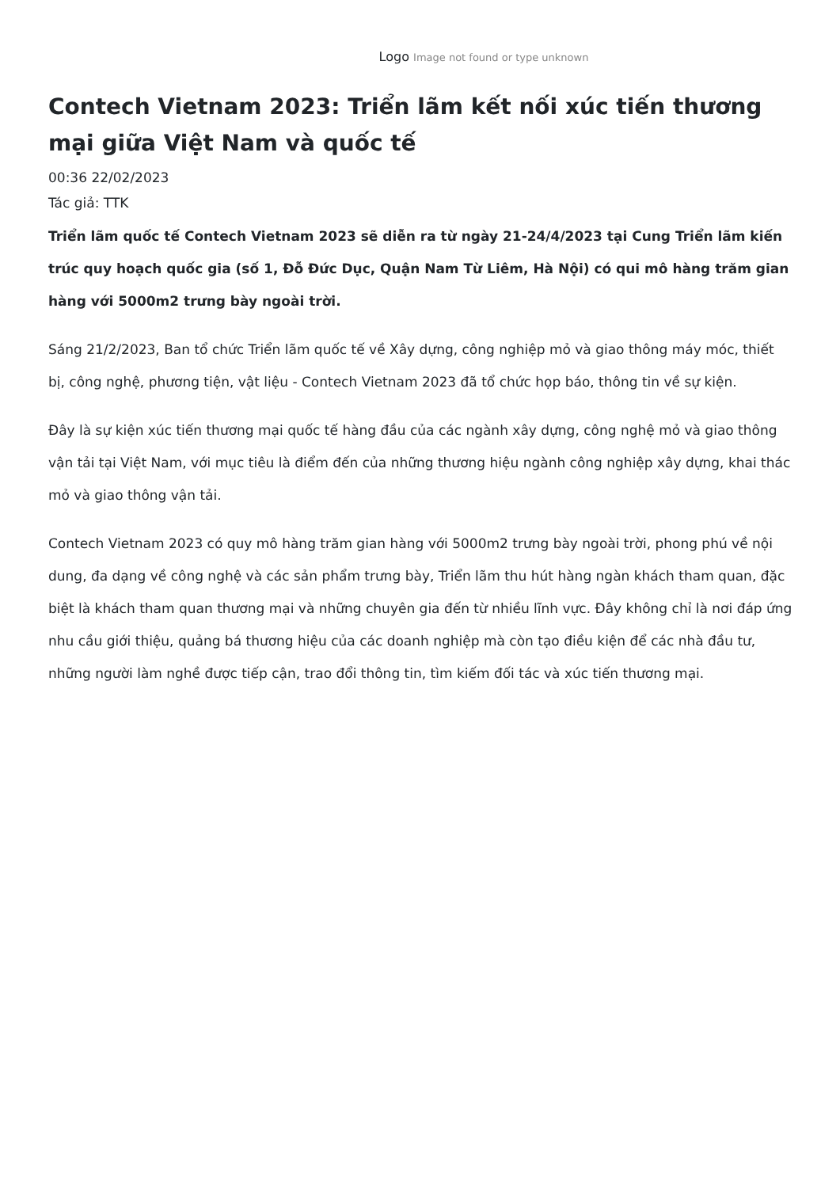Logo Image not found or type unknown
Contech Vietnam 2023: Triển lãm kết nối xúc tiến thương mại giữa Việt Nam và quốc tế
00:36 22/02/2023
Tác giả: TTK
Triển lãm quốc tế Contech Vietnam 2023 sẽ diễn ra từ ngày 21-24/4/2023 tại Cung Triển lãm kiến trúc quy hoạch quốc gia (số 1, Đỗ Đức Dục, Quận Nam Từ Liêm, Hà Nội) có qui mô hàng trăm gian hàng với 5000m2 trưng bày ngoài trời.
Sáng 21/2/2023, Ban tổ chức Triển lãm quốc tế về Xây dựng, công nghiệp mỏ và giao thông máy móc, thiết bị, công nghệ, phương tiện, vật liệu - Contech Vietnam 2023 đã tổ chức họp báo, thông tin về sự kiện.
Đây là sự kiện xúc tiến thương mại quốc tế hàng đầu của các ngành xây dựng, công nghệ mỏ và giao thông vận tải tại Việt Nam, với mục tiêu là điểm đến của những thương hiệu ngành công nghiệp xây dựng, khai thác mỏ và giao thông vận tải.
Contech Vietnam 2023 có quy mô hàng trăm gian hàng với 5000m2 trưng bày ngoài trời, phong phú về nội dung, đa dạng về công nghệ và các sản phẩm trưng bày, Triển lãm thu hút hàng ngàn khách tham quan, đặc biệt là khách tham quan thương mại và những chuyên gia đến từ nhiều lĩnh vực. Đây không chỉ là nơi đáp ứng nhu cầu giới thiệu, quảng bá thương hiệu của các doanh nghiệp mà còn tạo điều kiện để các nhà đầu tư, những người làm nghề được tiếp cận, trao đổi thông tin, tìm kiếm đối tác và xúc tiến thương mại.